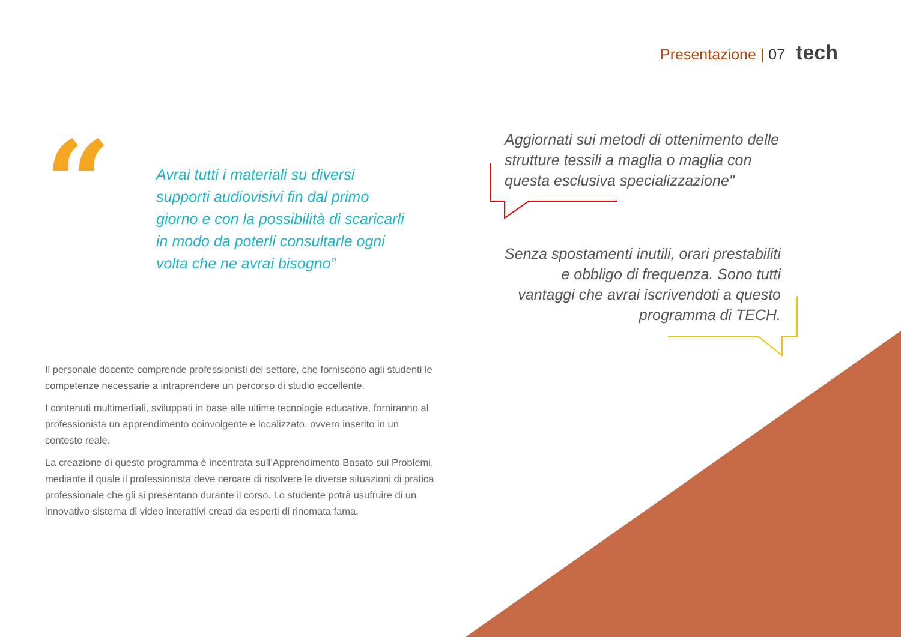Presentazione | 07 tech
“
Avrai tutti i materiali su diversi supporti audiovisivi fin dal primo giorno e con la possibilità di scaricarli in modo da poterli consultarle ogni volta che ne avrai bisogno”
Il personale docente comprende professionisti del settore, che forniscono agli studenti le competenze necessarie a intraprendere un percorso di studio eccellente.
I contenuti multimediali, sviluppati in base alle ultime tecnologie educative, forniranno al professionista un apprendimento coinvolgente e localizzato, ovvero inserito in un contesto reale.
La creazione di questo programma è incentrata sull’Apprendimento Basato sui Problemi, mediante il quale il professionista deve cercare di risolvere le diverse situazioni di pratica professionale che gli si presentano durante il corso. Lo studente potrà usufruire di un innovativo sistema di video interattivi creati da esperti di rinomata fama.
Aggiornati sui metodi di ottenimento delle strutture tessili a maglia o maglia con questa esclusiva specializzazione"
Senza spostamenti inutili, orari prestabiliti e obbligo di frequenza. Sono tutti vantaggi che avrai iscrivendoti a questo programma di TECH.